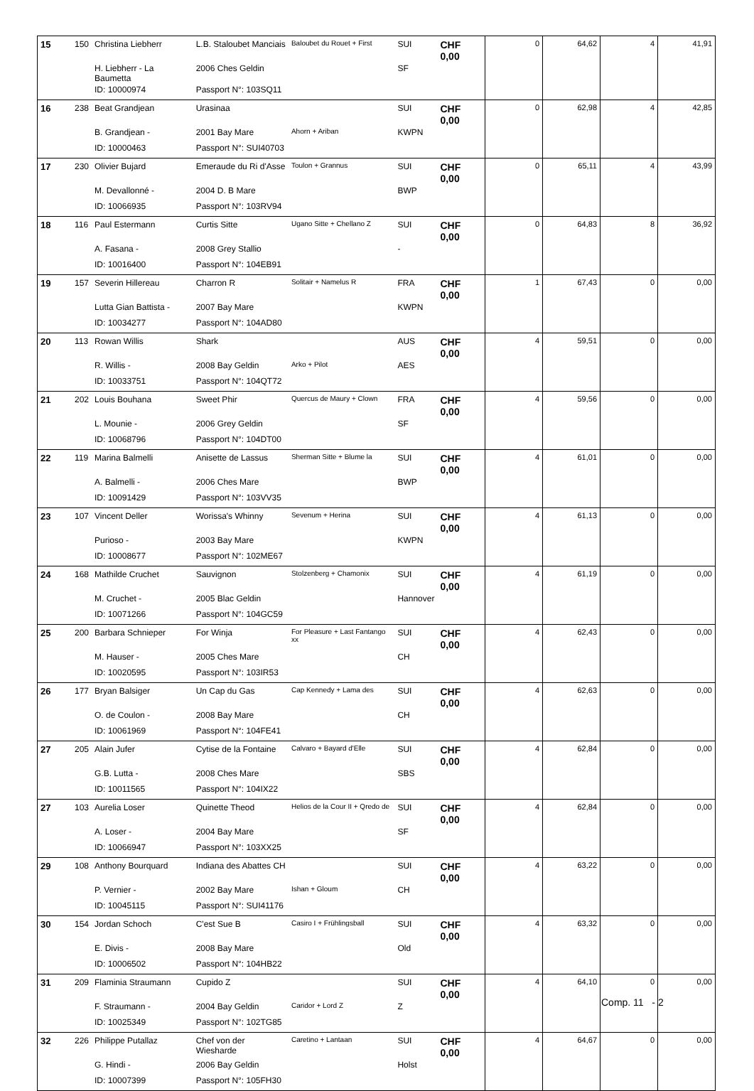| 15 | 150 | Christina Liebherr | L.B. Staloubet Manciais | Baloubet du Rouet + First | SUI | CHF 0,00 | 0 | 64,62 | 4 | 41,91 |
| | | H. Liebherr - La Baumetta | 2006 Ches Geldin | | SF | | | | | |
| | | ID: 10000974 | Passport N°: 103SQ11 | | | | | | | |
| 16 | 238 | Beat Grandjean | Urasinaa | | SUI | CHF 0,00 | 0 | 62,98 | 4 | 42,85 |
| | | B. Grandjean - | 2001 Bay Mare | Ahorn + Ariban | KWPN | | | | | |
| | | ID: 10000463 | Passport N°: SUI40703 | | | | | | | |
| 17 | 230 | Olivier Bujard | Emeraude du Ri d'Asse | Toulon + Grannus | SUI | CHF 0,00 | 0 | 65,11 | 4 | 43,99 |
| | | M. Devallonné - | 2004 D. B Mare | | BWP | | | | | |
| | | ID: 10066935 | Passport N°: 103RV94 | | | | | | | |
| 18 | 116 | Paul Estermann | Curtis Sitte | Ugano Sitte + Chellano Z | SUI | CHF 0,00 | 0 | 64,83 | 8 | 36,92 |
| | | A. Fasana - | 2008 Grey Stallio | | - | | | | | |
| | | ID: 10016400 | Passport N°: 104EB91 | | | | | | | |
| 19 | 157 | Severin Hillereau | Charron R | Solitair + Namelus R | FRA | CHF 0,00 | 1 | 67,43 | 0 | 0,00 |
| | | Lutta Gian Battista - | 2007 Bay Mare | | KWPN | | | | | |
| | | ID: 10034277 | Passport N°: 104AD80 | | | | | | | |
| 20 | 113 | Rowan Willis | Shark | | AUS | CHF 0,00 | 4 | 59,51 | 0 | 0,00 |
| | | R. Willis - | 2008 Bay Geldin | Arko + Pilot | AES | | | | | |
| | | ID: 10033751 | Passport N°: 104QT72 | | | | | | | |
| 21 | 202 | Louis Bouhana | Sweet Phir | Quercus de Maury + Clown | FRA | CHF 0,00 | 4 | 59,56 | 0 | 0,00 |
| | | L. Mounie - | 2006 Grey Geldin | | SF | | | | | |
| | | ID: 10068796 | Passport N°: 104DT00 | | | | | | | |
| 22 | 119 | Marina Balmelli | Anisette de Lassus | Sherman Sitte + Blume la | SUI | CHF 0,00 | 4 | 61,01 | 0 | 0,00 |
| | | A. Balmelli - | 2006 Ches Mare | | BWP | | | | | |
| | | ID: 10091429 | Passport N°: 103VV35 | | | | | | | |
| 23 | 107 | Vincent Deller | Worissa's Whinny | Sevenum + Herina | SUI | CHF 0,00 | 4 | 61,13 | 0 | 0,00 |
| | | Purioso - | 2003 Bay Mare | | KWPN | | | | | |
| | | ID: 10008677 | Passport N°: 102ME67 | | | | | | | |
| 24 | 168 | Mathilde Cruchet | Sauvignon | Stolzenberg + Chamonix | SUI | CHF 0,00 | 4 | 61,19 | 0 | 0,00 |
| | | M. Cruchet - | 2005 Blac Geldin | | Hannover | | | | | |
| | | ID: 10071266 | Passport N°: 104GC59 | | | | | | | |
| 25 | 200 | Barbara Schnieper | For Winja | For Pleasure + Last Fantango xx | SUI | CHF 0,00 | 4 | 62,43 | 0 | 0,00 |
| | | M. Hauser - | 2005 Ches Mare | | CH | | | | | |
| | | ID: 10020595 | Passport N°: 103IR53 | | | | | | | |
| 26 | 177 | Bryan Balsiger | Un Cap du Gas | Cap Kennedy + Lama des | SUI | CHF 0,00 | 4 | 62,63 | 0 | 0,00 |
| | | O. de Coulon - | 2008 Bay Mare | | CH | | | | | |
| | | ID: 10061969 | Passport N°: 104FE41 | | | | | | | |
| 27 | 205 | Alain Jufer | Cytise de la Fontaine | Calvaro + Bayard d'Elle | SUI | CHF 0,00 | 4 | 62,84 | 0 | 0,00 |
| | | G.B. Lutta - | 2008 Ches Mare | | SBS | | | | | |
| | | ID: 10011565 | Passport N°: 104IX22 | | | | | | | |
| 27 | 103 | Aurelia Loser | Quinette Theod | Helios de la Cour II + Qredo de | SUI | CHF 0,00 | 4 | 62,84 | 0 | 0,00 |
| | | A. Loser - | 2004 Bay Mare | | SF | | | | | |
| | | ID: 10066947 | Passport N°: 103XX25 | | | | | | | |
| 29 | 108 | Anthony Bourquard | Indiana des Abattes CH | | SUI | CHF 0,00 | 4 | 63,22 | 0 | 0,00 |
| | | P. Vernier - | 2002 Bay Mare | Ishan + Gloum | CH | | | | | |
| | | ID: 10045115 | Passport N°: SUI41176 | | | | | | | |
| 30 | 154 | Jordan Schoch | C'est Sue B | Casiro I + Frühlingsball | SUI | CHF 0,00 | 4 | 63,32 | 0 | 0,00 |
| | | E. Divis - | 2008 Bay Mare | | Old | | | | | |
| | | ID: 10006502 | Passport N°: 104HB22 | | | | | | | |
| 31 | 209 | Flaminia Straumann | Cupido Z | | SUI | CHF 0,00 | 4 | 64,10 | 0 | 0,00 |
| | | F. Straumann - | 2004 Bay Geldin | Caridor + Lord Z | Z | | | | | |
| | | ID: 10025349 | Passport N°: 102TG85 | | | | | | | |
| 32 | 226 | Philippe Putallaz | Chef von der Wiesharde | Caretino + Lantaan | SUI | CHF 0,00 | 4 | 64,67 | 0 | 0,00 |
| | | G. Hindi - | 2006 Bay Geldin | | Holst | | | | | |
| | | ID: 10007399 | Passport N°: 105FH30 | | | | | | | |
Comp. 11 - 2